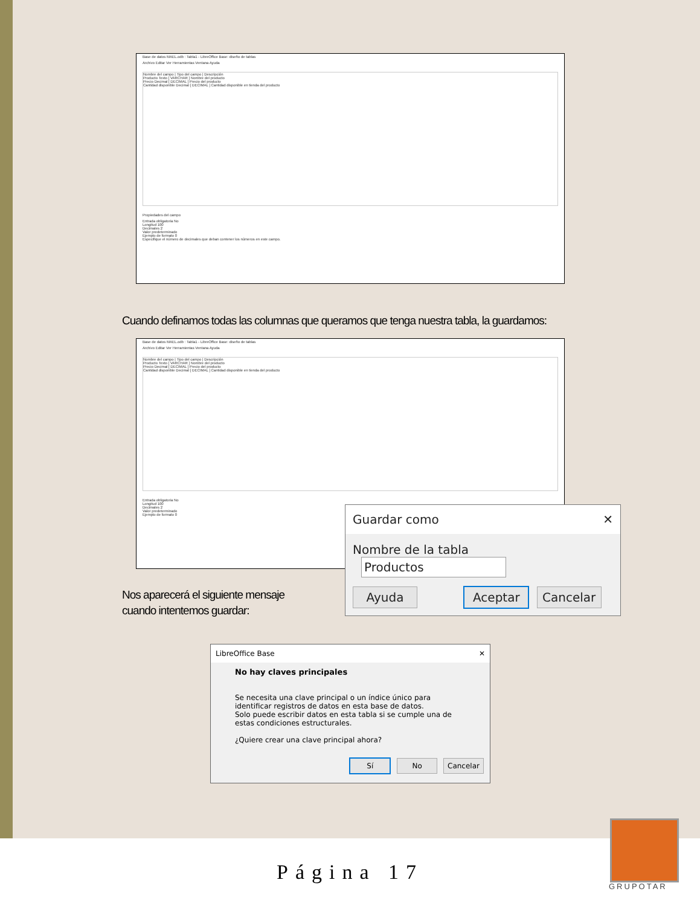Base de datos MAEL.odb : Tabla1 - LibreOffice Base: diseño de tablas
Archivo Editar Ver Herramientas Ventana Ayuda
Nombre del campo | Tipo del campo | Descripción
Producto Texto [ VARCHAR ] Nombre del producto
Precio Decimal [ DECIMAL ] Precio del producto
Cantidad disponible Decimal [ DECIMAL ] Cantidad disponible en tienda del producto
Propiedades del campo
Entrada obligatoria No
Longitud 100
Decimales 2
Valor predeterminado
Ejemplo de formato 0
Especifique el número de decimales que deban contener los números en este campo.
Cuando definamos todas las columnas que queramos que tenga nuestra tabla, la guardamos:
Base de datos MAEL.odb : Tabla1 - LibreOffice Base: diseño de tablas
Archivo Editar Ver Herramientas Ventana Ayuda
Nombre del campo | Tipo del campo | Descripción
Producto Texto [ VARCHAR ] Nombre del producto
Precio Decimal [ DECIMAL ] Precio del producto
Cantidad disponible Decimal [ DECIMAL ] Cantidad disponible en tienda del producto
Entrada obligatoria No
Longitud 100
Decimales 2
Valor predeterminado
Ejemplo de formato 0
Guardar como ✕
Nombre de la tabla Productos
Ayuda Aceptar Cancelar
Nos aparecerá el siguiente mensaje
cuando intentemos guardar:
LibreOffice Base ✕
No hay claves principales
Se necesita una clave principal o un índice único para identificar registros de datos en esta base de datos.
Solo puede escribir datos en esta tabla si se cumple una de estas condiciones estructurales.
¿Quiere crear una clave principal ahora?
Sí No Cancelar
Página 17
GRUPOTAR